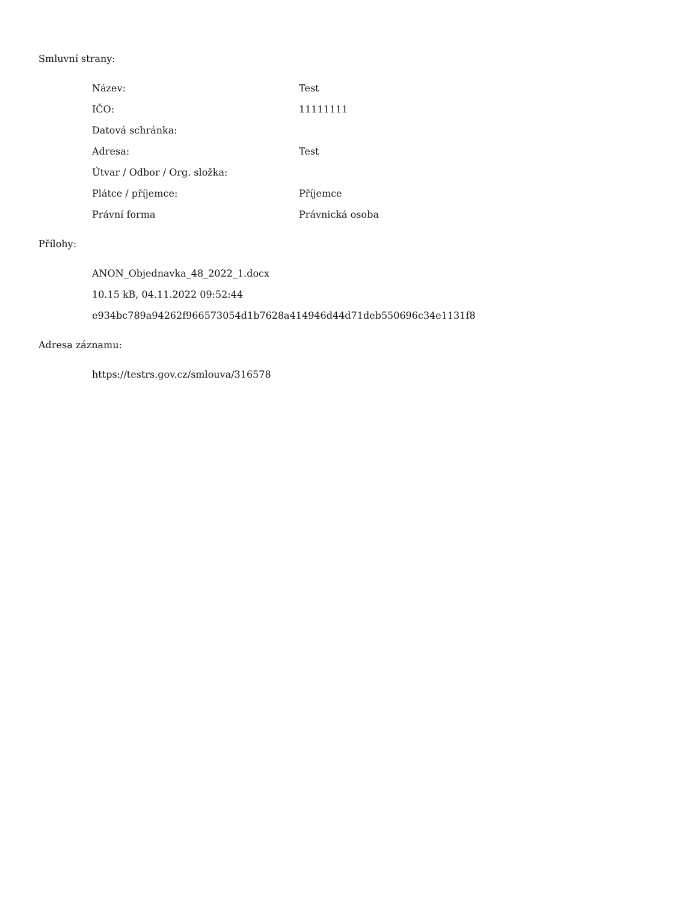Smluvní strany:
| Název: | Test |
| IČO: | 11111111 |
| Datová schránka: | |
| Adresa: | Test |
| Útvar / Odbor / Org. složka: | |
| Plátce / příjemce: | Příjemce |
| Právní forma | Právnická osoba |
Přílohy:
ANON_Objednavka_48_2022_1.docx
10.15 kB, 04.11.2022 09:52:44
e934bc789a94262f966573054d1b7628a414946d44d71deb550696c34e1131f8
Adresa záznamu:
https://testrs.gov.cz/smlouva/316578